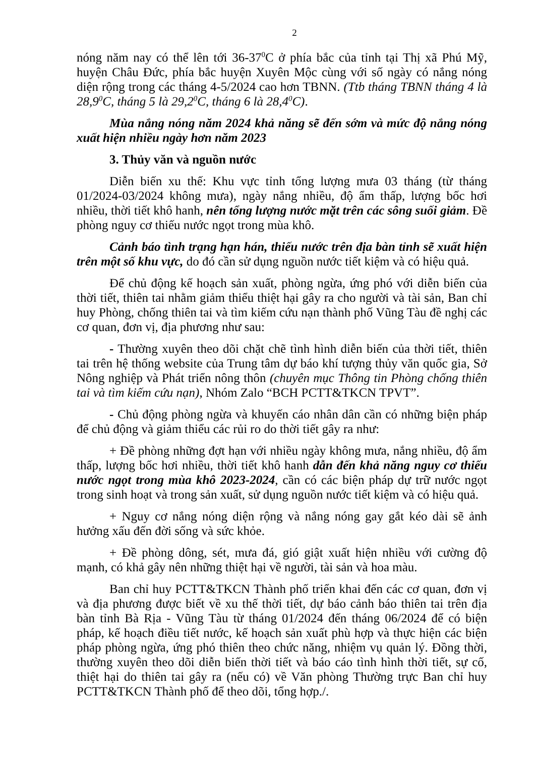2
nóng năm nay có thể lên tới 36-37<sup>0</sup>C ở phía bắc của tỉnh tại Thị xã Phú Mỹ, huyện Châu Đức, phía bắc huyện Xuyên Mộc cùng với số ngày có nắng nóng diện rộng trong các tháng 4-5/2024 cao hơn TBNN. (Ttb tháng TBNN tháng 4 là 28,9<sup>0</sup>C, tháng 5 là 29,2<sup>0</sup>C, tháng 6 là 28,4<sup>0</sup>C).
Mùa nắng nóng năm 2024 khả năng sẽ đến sớm và mức độ nắng nóng xuất hiện nhiều ngày hơn năm 2023
3. Thủy văn và nguồn nước
Diễn biến xu thế: Khu vực tỉnh tổng lượng mưa 03 tháng (từ tháng 01/2024-03/2024 không mưa), ngày nắng nhiều, độ ẩm thấp, lượng bốc hơi nhiều, thời tiết khô hanh, nên tổng lượng nước mặt trên các sông suối giảm. Đề phòng nguy cơ thiếu nước ngọt trong mùa khô.
Cảnh báo tình trạng hạn hán, thiếu nước trên địa bàn tỉnh sẽ xuất hiện trên một số khu vực, do đó cần sử dụng nguồn nước tiết kiệm và có hiệu quả.
Để chủ động kế hoạch sản xuất, phòng ngừa, ứng phó với diễn biến của thời tiết, thiên tai nhằm giảm thiểu thiệt hại gây ra cho người và tài sản, Ban chỉ huy Phòng, chống thiên tai và tìm kiếm cứu nạn thành phố Vũng Tàu đề nghị các cơ quan, đơn vị, địa phương như sau:
- Thường xuyên theo dõi chặt chẽ tình hình diễn biến của thời tiết, thiên tai trên hệ thống website của Trung tâm dự báo khí tượng thủy văn quốc gia, Sở Nông nghiệp và Phát triển nông thôn (chuyên mục Thông tin Phòng chống thiên tai và tìm kiếm cứu nạn), Nhóm Zalo “BCH PCTT&TKCN TPVT”.
- Chủ động phòng ngừa và khuyến cáo nhân dân cần có những biện pháp để chủ động và giảm thiểu các rủi ro do thời tiết gây ra như:
+ Đề phòng những đợt hạn với nhiều ngày không mưa, nắng nhiều, độ ẩm thấp, lượng bốc hơi nhiều, thời tiết khô hanh dẫn đến khả năng nguy cơ thiếu nước ngọt trong mùa khô 2023-2024, cần có các biện pháp dự trữ nước ngọt trong sinh hoạt và trong sản xuất, sử dụng nguồn nước tiết kiệm và có hiệu quả.
+ Nguy cơ nắng nóng diện rộng và nắng nóng gay gắt kéo dài sẽ ảnh hưởng xấu đến đời sống và sức khỏe.
+ Đề phòng dông, sét, mưa đá, gió giật xuất hiện nhiều với cường độ mạnh, có khả gây nên những thiệt hại về người, tài sản và hoa màu.
Ban chỉ huy PCTT&TKCN Thành phố triển khai đến các cơ quan, đơn vị và địa phương được biết về xu thế thời tiết, dự báo cảnh báo thiên tai trên địa bàn tỉnh Bà Rịa - Vũng Tàu từ tháng 01/2024 đến tháng 06/2024 để có biện pháp, kế hoạch điều tiết nước, kế hoạch sản xuất phù hợp và thực hiện các biện pháp phòng ngừa, ứng phó thiên theo chức năng, nhiệm vụ quản lý. Đồng thời, thường xuyên theo dõi diễn biến thời tiết và báo cáo tình hình thời tiết, sự cố, thiệt hại do thiên tai gây ra (nếu có) về Văn phòng Thường trực Ban chỉ huy PCTT&TKCN Thành phố để theo dõi, tổng hợp./.